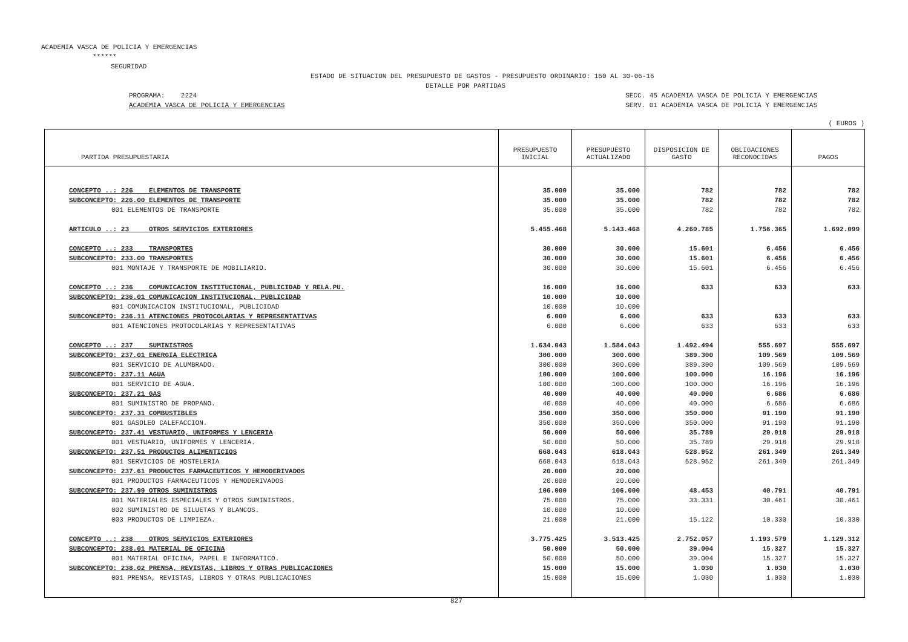ACADEMIA VASCA DE POLICIA Y EMERGENCIAS
******
SEGURIDAD
ESTADO DE SITUACION DEL PRESUPUESTO DE GASTOS - PRESUPUESTO ORDINARIO: 160 AL 30-06-16
DETALLE POR PARTIDAS
PROGRAMA: 2224
ACADEMIA VASCA DE POLICIA Y EMERGENCIAS
SECC. 45 ACADEMIA VASCA DE POLICIA Y EMERGENCIAS
SERV. 01 ACADEMIA VASCA DE POLICIA Y EMERGENCIAS
( EUROS )
| PARTIDA PRESUPUESTARIA | PRESUPUESTO INICIAL | PRESUPUESTO ACTUALIZADO | DISPOSICION DE GASTO | OBLIGACIONES RECONOCIDAS | PAGOS |
| --- | --- | --- | --- | --- | --- |
| CONCEPTO ..: 226 ELEMENTOS DE TRANSPORTE | 35.000 | 35.000 | 782 | 782 | 782 |
| SUBCONCEPTO: 226.00 ELEMENTOS DE TRANSPORTE | 35.000 | 35.000 | 782 | 782 | 782 |
| 001 ELEMENTOS DE TRANSPORTE | 35.000 | 35.000 | 782 | 782 | 782 |
| ARTICULO ..: 23 OTROS SERVICIOS EXTERIORES | 5.455.468 | 5.143.468 | 4.260.785 | 1.756.365 | 1.692.099 |
| CONCEPTO ..: 233 TRANSPORTES | 30.000 | 30.000 | 15.601 | 6.456 | 6.456 |
| SUBCONCEPTO: 233.00 TRANSPORTES | 30.000 | 30.000 | 15.601 | 6.456 | 6.456 |
| 001 MONTAJE Y TRANSPORTE DE MOBILIARIO. | 30.000 | 30.000 | 15.601 | 6.456 | 6.456 |
| CONCEPTO ..: 236 COMUNICACION INSTITUCIONAL, PUBLICIDAD Y RELA.PU. | 16.000 | 16.000 | 633 | 633 | 633 |
| SUBCONCEPTO: 236.01 COMUNICACION INSTITUCIONAL, PUBLICIDAD | 10.000 | 10.000 | | | |
| 001 COMUNICACION INSTITUCIONAL, PUBLICIDAD | 10.000 | 10.000 | | | |
| SUBCONCEPTO: 236.11 ATENCIONES PROTOCOLARIAS Y REPRESENTATIVAS | 6.000 | 6.000 | 633 | 633 | 633 |
| 001 ATENCIONES PROTOCOLARIAS Y REPRESENTATIVAS | 6.000 | 6.000 | 633 | 633 | 633 |
| CONCEPTO ..: 237 SUMINISTROS | 1.634.043 | 1.584.043 | 1.492.494 | 555.697 | 555.697 |
| SUBCONCEPTO: 237.01 ENERGIA ELECTRICA | 300.000 | 300.000 | 389.300 | 109.569 | 109.569 |
| 001 SERVICIO DE ALUMBRADO. | 300.000 | 300.000 | 389.300 | 109.569 | 109.569 |
| SUBCONCEPTO: 237.11 AGUA | 100.000 | 100.000 | 100.000 | 16.196 | 16.196 |
| 001 SERVICIO DE AGUA. | 100.000 | 100.000 | 100.000 | 16.196 | 16.196 |
| SUBCONCEPTO: 237.21 GAS | 40.000 | 40.000 | 40.000 | 6.686 | 6.686 |
| 001 SUMINISTRO DE PROPANO. | 40.000 | 40.000 | 40.000 | 6.686 | 6.686 |
| SUBCONCEPTO: 237.31 COMBUSTIBLES | 350.000 | 350.000 | 350.000 | 91.190 | 91.190 |
| 001 GASOLEO CALEFACCION. | 350.000 | 350.000 | 350.000 | 91.190 | 91.190 |
| SUBCONCEPTO: 237.41 VESTUARIO, UNIFORMES Y LENCERIA | 50.000 | 50.000 | 35.789 | 29.918 | 29.918 |
| 001 VESTUARIO, UNIFORMES Y LENCERIA. | 50.000 | 50.000 | 35.789 | 29.918 | 29.918 |
| SUBCONCEPTO: 237.51 PRODUCTOS ALIMENTICIOS | 668.043 | 618.043 | 528.952 | 261.349 | 261.349 |
| 001 SERVICIOS DE HOSTELERIA | 668.043 | 618.043 | 528.952 | 261.349 | 261.349 |
| SUBCONCEPTO: 237.61 PRODUCTOS FARMACEUTICOS Y HEMODERIVADOS | 20.000 | 20.000 | | | |
| 001 PRODUCTOS FARMACEUTICOS Y HEMODERIVADOS | 20.000 | 20.000 | | | |
| SUBCONCEPTO: 237.99 OTROS SUMINISTROS | 106.000 | 106.000 | 48.453 | 40.791 | 40.791 |
| 001 MATERIALES ESPECIALES Y OTROS SUMINISTROS. | 75.000 | 75.000 | 33.331 | 30.461 | 30.461 |
| 002 SUMINISTRO DE SILUETAS Y BLANCOS. | 10.000 | 10.000 | | | |
| 003 PRODUCTOS DE LIMPIEZA. | 21.000 | 21.000 | 15.122 | 10.330 | 10.330 |
| CONCEPTO ..: 238 OTROS SERVICIOS EXTERIORES | 3.775.425 | 3.513.425 | 2.752.057 | 1.193.579 | 1.129.312 |
| SUBCONCEPTO: 238.01 MATERIAL DE OFICINA | 50.000 | 50.000 | 39.004 | 15.327 | 15.327 |
| 001 MATERIAL OFICINA, PAPEL E INFORMATICO. | 50.000 | 50.000 | 39.004 | 15.327 | 15.327 |
| SUBCONCEPTO: 238.02 PRENSA, REVISTAS, LIBROS Y OTRAS PUBLICACIONES | 15.000 | 15.000 | 1.030 | 1.030 | 1.030 |
| 001 PRENSA, REVISTAS, LIBROS Y OTRAS PUBLICACIONES | 15.000 | 15.000 | 1.030 | 1.030 | 1.030 |
827